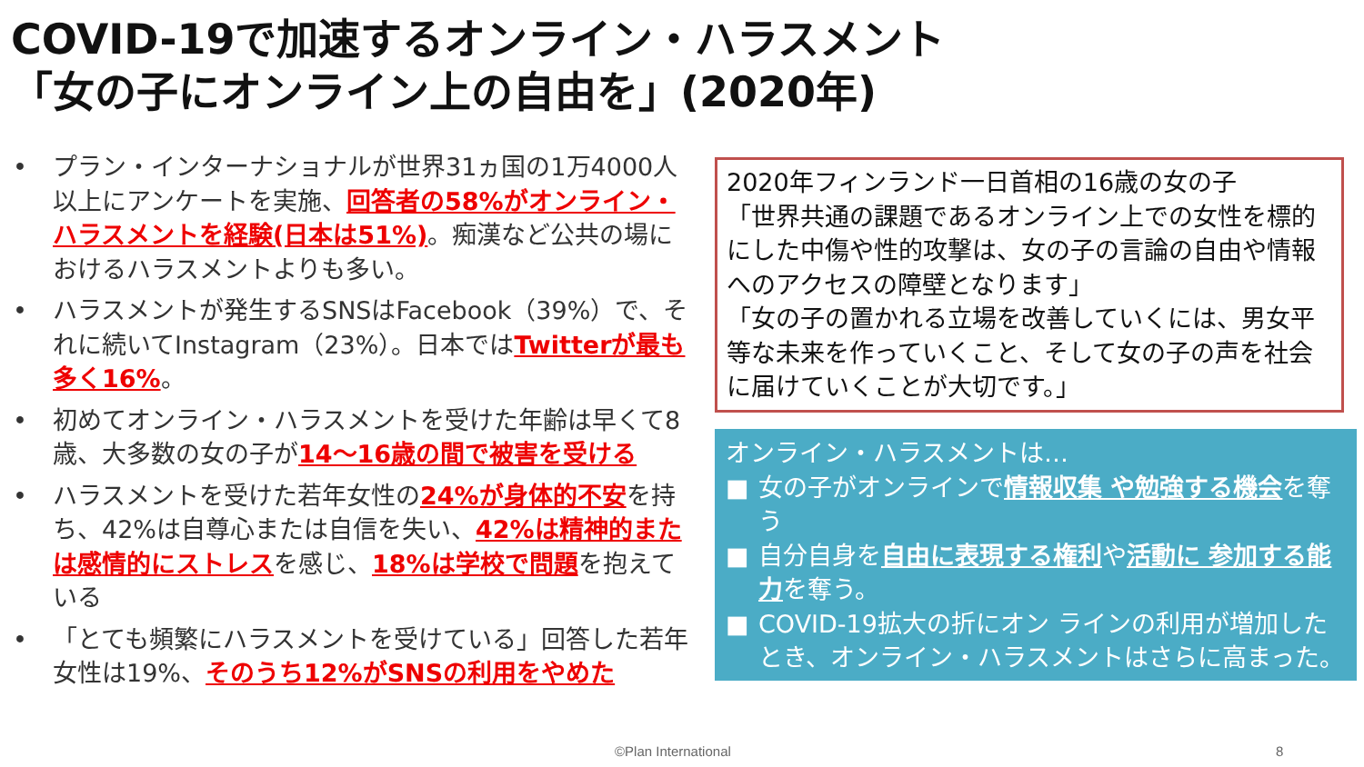COVID-19で加速するオンライン・ハラスメント
「女の子にオンライン上の自由を」(2020年)
• プラン・インターナショナルが世界31ヵ国の1万4000人以上にアンケートを実施、回答者の58%がオンライン・ハラスメントを経験(日本は51%)。痴漢など公共の場におけるハラスメントよりも多い。
• ハラスメントが発生するSNSはFacebook（39%）で、それに続いてInstagram（23%）。日本ではTwitterが最も多く16%。
• 初めてオンライン・ハラスメントを受けた年齢は早くて8歳、大多数の女の子が14～16歳の間で被害を受ける
• ハラスメントを受けた若年女性の24%が身体的不安を持ち、42%は自尊心または自信を失い、42%は精神的または感情的にストレスを感じ、18%は学校で問題を抱えている
• 「とても頻繁にハラスメントを受けている」回答した若年女性は19%、そのうち12%がSNSの利用をやめた
2020年フィンランド一日首相の16歳の女の子
「世界共通の課題であるオンライン上での女性を標的にした中傷や性的攻撃は、女の子の言論の自由や情報へのアクセスの障壁となります」
「女の子の置かれる立場を改善していくには、男女平等な未来を作っていくこと、そして女の子の声を社会に届けていくことが大切です。」
オンライン・ハラスメントは…
■ 女の子がオンラインで情報収集 や勉強する機会を奪う
■ 自分自身を自由に表現する権利や活動に 参加する能力を奪う。
■ COVID-19拡大の折にオン ラインの利用が増加したとき、オンライン・ハラスメントはさらに高まった。
©Plan International 8